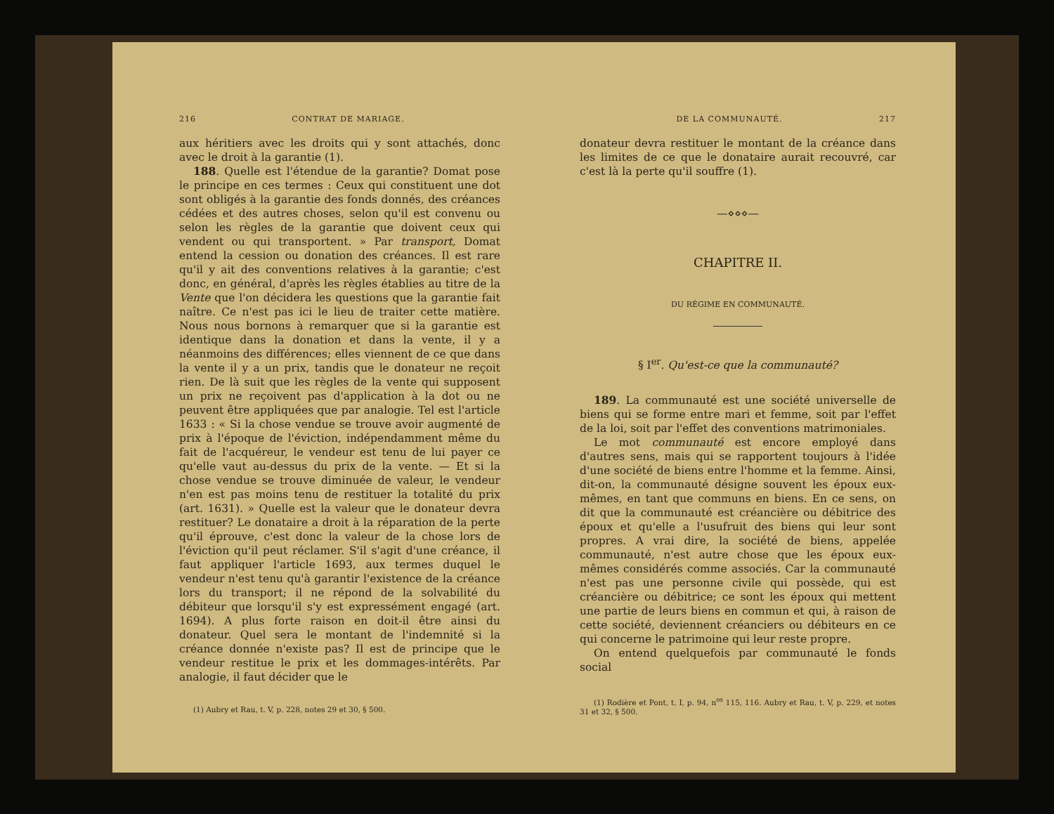216 CONTRAT DE MARIAGE.
aux héritiers avec les droits qui y sont attachés, donc avec le droit à la garantie (1).
188. Quelle est l'étendue de la garantie? Domat pose le principe en ces termes : Ceux qui constituent une dot sont obligés à la garantie des fonds donnés, des créances cédées et des autres choses, selon qu'il est convenu ou selon les règles de la garantie que doivent ceux qui vendent ou qui transportent. » Par transport, Domat entend la cession ou donation des créances. Il est rare qu'il y ait des conventions relatives à la garantie; c'est donc, en général, d'après les règles établies au titre de la Vente que l'on décidera les questions que la garantie fait naître. Ce n'est pas ici le lieu de traiter cette matière. Nous nous bornons à remarquer que si la garantie est identique dans la donation et dans la vente, il y a néanmoins des différences; elles viennent de ce que dans la vente il y a un prix, tandis que le donateur ne reçoit rien. De là suit que les règles de la vente qui supposent un prix ne reçoivent pas d'application à la dot ou ne peuvent être appliquées que par analogie. Tel est l'article 1633 : « Si la chose vendue se trouve avoir augmenté de prix à l'époque de l'éviction, indépendamment même du fait de l'acquéreur, le vendeur est tenu de lui payer ce qu'elle vaut au-dessus du prix de la vente. — Et si la chose vendue se trouve diminuée de valeur, le vendeur n'en est pas moins tenu de restituer la totalité du prix (art. 1631). » Quelle est la valeur que le donateur devra restituer? Le donataire a droit à la réparation de la perte qu'il éprouve, c'est donc la valeur de la chose lors de l'éviction qu'il peut réclamer. S'il s'agit d'une créance, il faut appliquer l'article 1693, aux termes duquel le vendeur n'est tenu qu'à garantir l'existence de la créance lors du transport; il ne répond de la solvabilité du débiteur que lorsqu'il s'y est expressément engagé (art. 1694). A plus forte raison en doit-il être ainsi du donateur. Quel sera le montant de l'indemnité si la créance donnée n'existe pas? Il est de principe que le vendeur restitue le prix et les dommages-intérêts. Par analogie, il faut décider que le
(1) Aubry et Rau, t. V, p. 228, notes 29 et 30, § 500.
DE LA COMMUNAUTÉ. 217
donateur devra restituer le montant de la créance dans les limites de ce que le donataire aurait recouvré, car c'est là la perte qu'il souffre (1).
—⋄⋄⋄—
CHAPITRE II.
DU RÉGIME EN COMMUNAUTÉ.
§ I<sup>er</sup>. Qu'est-ce que la communauté?
189. La communauté est une société universelle de biens qui se forme entre mari et femme, soit par l'effet de la loi, soit par l'effet des conventions matrimoniales.
Le mot communauté est encore employé dans d'autres sens, mais qui se rapportent toujours à l'idée d'une société de biens entre l'homme et la femme. Ainsi, dit-on, la communauté désigne souvent les époux eux-mêmes, en tant que communs en biens. En ce sens, on dit que la communauté est créancière ou débitrice des époux et qu'elle a l'usufruit des biens qui leur sont propres. A vrai dire, la société de biens, appelée communauté, n'est autre chose que les époux eux-mêmes considérés comme associés. Car la communauté n'est pas une personne civile qui possède, qui est créancière ou débitrice; ce sont les époux qui mettent une partie de leurs biens en commun et qui, à raison de cette société, deviennent créanciers ou débiteurs en ce qui concerne le patrimoine qui leur reste propre.
On entend quelquefois par communauté le fonds social
(1) Rodière et Pont, t. I, p. 94, n<sup>os</sup> 115, 116. Aubry et Rau, t. V, p. 229, et notes 31 et 32, § 500.